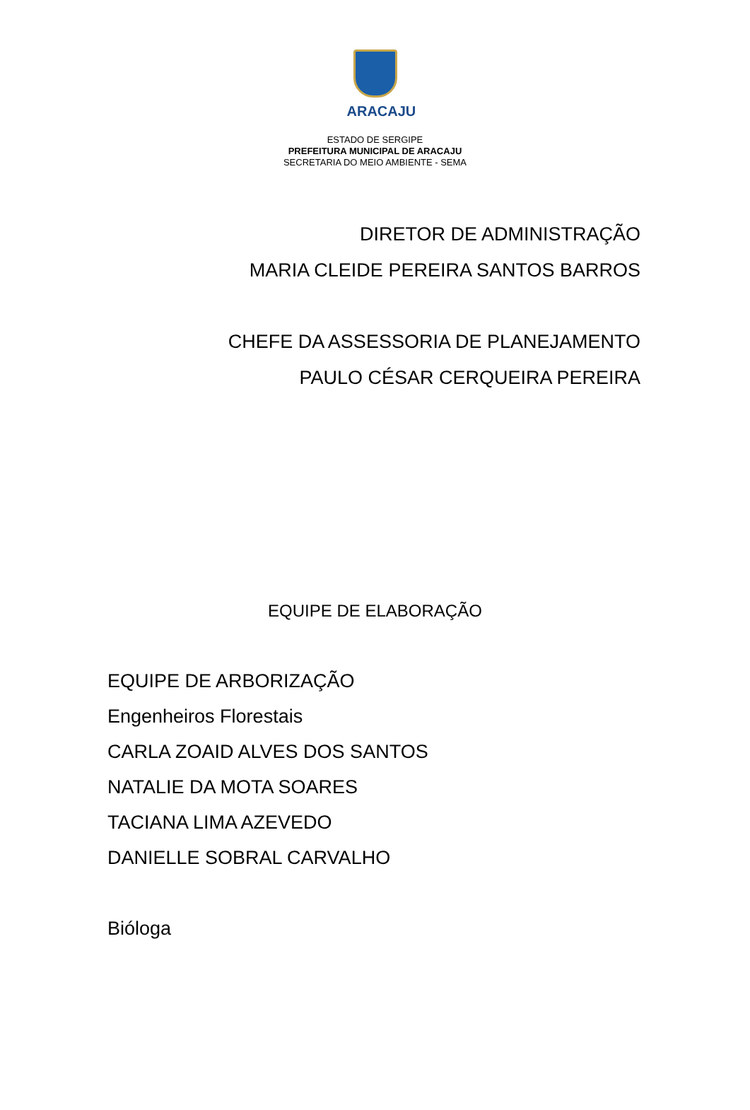ARACAJU
ESTADO DE SERGIPE
PREFEITURA MUNICIPAL DE ARACAJU
SECRETARIA DO MEIO AMBIENTE - SEMA
DIRETOR DE ADMINISTRAÇÃO
MARIA CLEIDE PEREIRA SANTOS BARROS
CHEFE DA ASSESSORIA DE PLANEJAMENTO
PAULO CÉSAR CERQUEIRA PEREIRA
EQUIPE DE ELABORAÇÃO
EQUIPE DE ARBORIZAÇÃO
Engenheiros Florestais
CARLA ZOAID ALVES DOS SANTOS
NATALIE DA MOTA SOARES
TACIANA LIMA AZEVEDO
DANIELLE SOBRAL CARVALHO
Bióloga